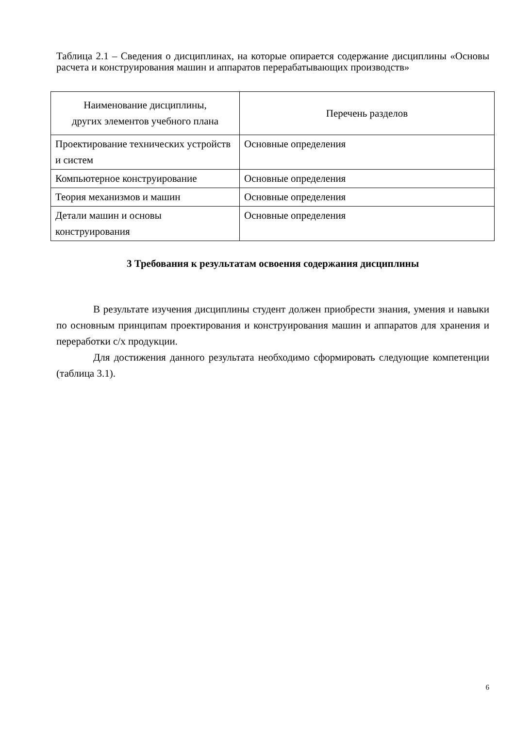Таблица 2.1 – Сведения о дисциплинах, на которые опирается содержание дисциплины «Основы расчета и конструирования машин и аппаратов перерабатывающих производств»
| Наименование дисциплины, других элементов учебного плана | Перечень разделов |
| --- | --- |
| Проектирование технических устройств и систем | Основные определения |
| Компьютерное конструирование | Основные определения |
| Теория механизмов и машин | Основные определения |
| Детали машин и основы конструирования | Основные определения |
3 Требования к результатам освоения содержания дисциплины
В результате изучения дисциплины студент должен приобрести знания, умения и навыки по основным принципам проектирования и конструирования машин и аппаратов для хранения и переработки с/х продукции.
Для достижения данного результата необходимо сформировать следующие компетенции (таблица 3.1).
6